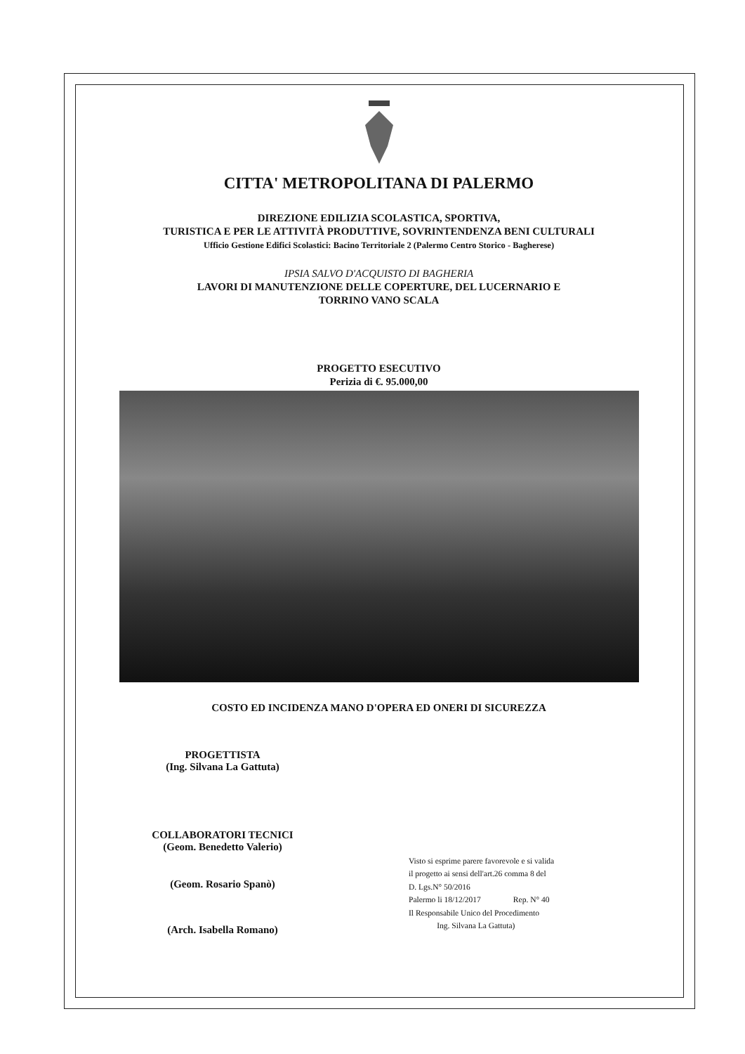CITTA' METROPOLITANA DI PALERMO
DIREZIONE EDILIZIA SCOLASTICA, SPORTIVA,
TURISTICA E PER LE ATTIVITÀ PRODUTTIVE, SOVRINTENDENZA BENI CULTURALI
Ufficio Gestione Edifici Scolastici: Bacino Territoriale 2 (Palermo Centro Storico - Bagherese)
IPSIA SALVO D'ACQUISTO DI BAGHERIA
LAVORI DI MANUTENZIONE DELLE COPERTURE, DEL LUCERNARIO E
TORRINO VANO SCALA
PROGETTO ESECUTIVO
Perizia di €. 95.000,00
COSTO ED INCIDENZA MANO D'OPERA ED ONERI DI SICUREZZA
PROGETTISTA
(Ing. Silvana La Gattuta)
COLLABORATORI TECNICI
(Geom. Benedetto Valerio)
(Geom. Rosario Spanò)
(Arch. Isabella Romano)
Visto si esprime parere favorevole e si valida
il progetto ai sensi dell'art.26 comma 8 del
D. Lgs.N° 50/2016
Palermo li 18/12/2017 Rep. N° 40
Il Responsabile Unico del Procedimento
Ing. Silvana La Gattuta)